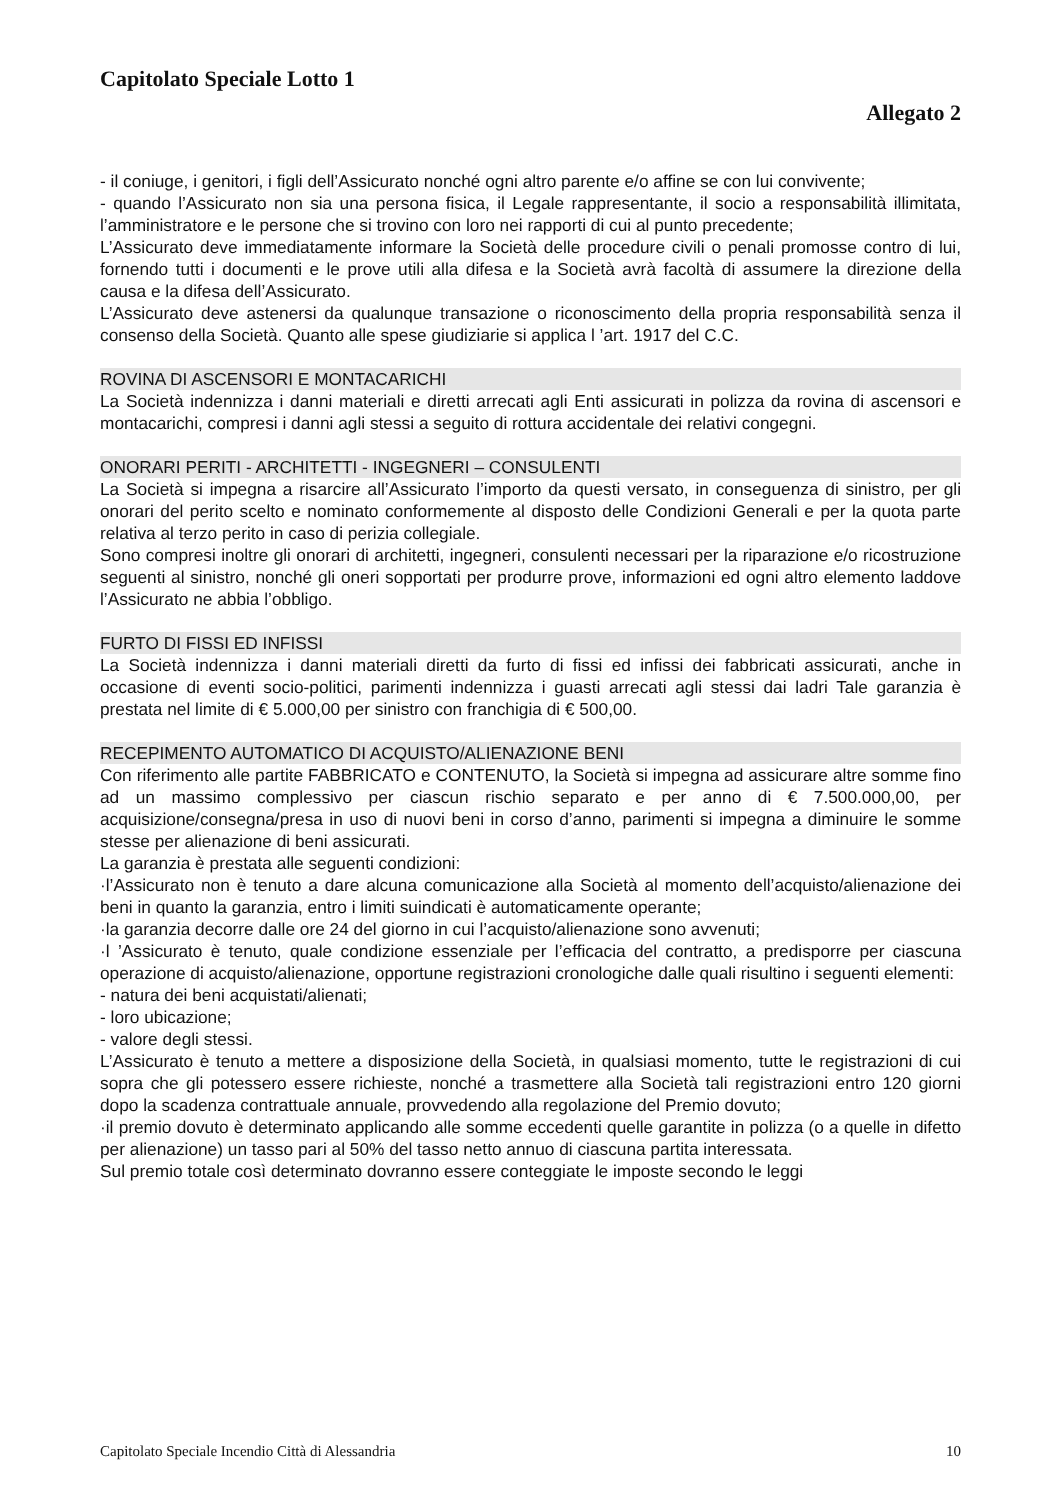Capitolato Speciale Lotto 1
Allegato 2
- il coniuge, i genitori, i figli dell’Assicurato nonché ogni altro parente e/o affine se con lui convivente;
- quando l’Assicurato non sia una persona fisica, il Legale rappresentante, il socio a responsabilità illimitata, l’amministratore e le persone che si trovino con loro nei rapporti di cui al punto precedente;
L’Assicurato deve immediatamente informare la Società delle procedure civili o penali promosse contro di lui, fornendo tutti i documenti e le prove utili alla difesa e la Società avrà facoltà di assumere la direzione della causa e la difesa dell’Assicurato.
L’Assicurato deve astenersi da qualunque transazione o riconoscimento della propria responsabilità senza il consenso della Società. Quanto alle spese giudiziarie si applica l ’art. 1917 del C.C.
ROVINA DI ASCENSORI E MONTACARICHI
La Società indennizza i danni materiali e diretti arrecati agli Enti assicurati in polizza da rovina di ascensori e montacarichi, compresi i danni agli stessi a seguito di rottura accidentale dei relativi congegni.
ONORARI PERITI - ARCHITETTI - INGEGNERI – CONSULENTI
La Società si impegna a risarcire all’Assicurato l’importo da questi versato, in conseguenza di sinistro, per gli onorari del perito scelto e nominato conformemente al disposto delle Condizioni Generali e per la quota parte relativa al terzo perito in caso di perizia collegiale.
Sono compresi inoltre gli onorari di architetti, ingegneri, consulenti necessari per la riparazione e/o ricostruzione seguenti al sinistro, nonché gli oneri sopportati per produrre prove, informazioni ed ogni altro elemento laddove l’Assicurato ne abbia l’obbligo.
FURTO DI FISSI ED INFISSI
La Società indennizza i danni materiali diretti da furto di fissi ed infissi dei fabbricati assicurati, anche in occasione di eventi socio-politici, parimenti indennizza i guasti arrecati agli stessi dai ladri Tale garanzia è prestata nel limite di € 5.000,00 per sinistro con franchigia di € 500,00.
RECEPIMENTO AUTOMATICO DI ACQUISTO/ALIENAZIONE BENI
Con riferimento alle partite FABBRICATO e CONTENUTO, la Società si impegna ad assicurare altre somme fino ad un massimo complessivo per ciascun rischio separato e per anno di € 7.500.000,00, per acquisizione/consegna/presa in uso di nuovi beni in corso d’anno, parimenti si impegna a diminuire le somme stesse per alienazione di beni assicurati.
La garanzia è prestata alle seguenti condizioni:
·l’Assicurato non è tenuto a dare alcuna comunicazione alla Società al momento dell’acquisto/alienazione dei beni in quanto la garanzia, entro i limiti suindicati è automaticamente operante;
·la garanzia decorre dalle ore 24 del giorno in cui l’acquisto/alienazione sono avvenuti;
·l ’Assicurato è tenuto, quale condizione essenziale per l’efficacia del contratto, a predisporre per ciascuna operazione di acquisto/alienazione, opportune registrazioni cronologiche dalle quali risultino i seguenti elementi:
- natura dei beni acquistati/alienati;
- loro ubicazione;
- valore degli stessi.
L’Assicurato è tenuto a mettere a disposizione della Società, in qualsiasi momento, tutte le registrazioni di cui sopra che gli potessero essere richieste, nonché a trasmettere alla Società tali registrazioni entro 120 giorni dopo la scadenza contrattuale annuale, provvedendo alla regolazione del Premio dovuto;
·il premio dovuto è determinato applicando alle somme eccedenti quelle garantite in polizza (o a quelle in difetto per alienazione) un tasso pari al 50% del tasso netto annuo di ciascuna partita interessata.
Sul premio totale così determinato dovranno essere conteggiate le imposte secondo le leggi
Capitolato Speciale Incendio Città di Alessandria 10